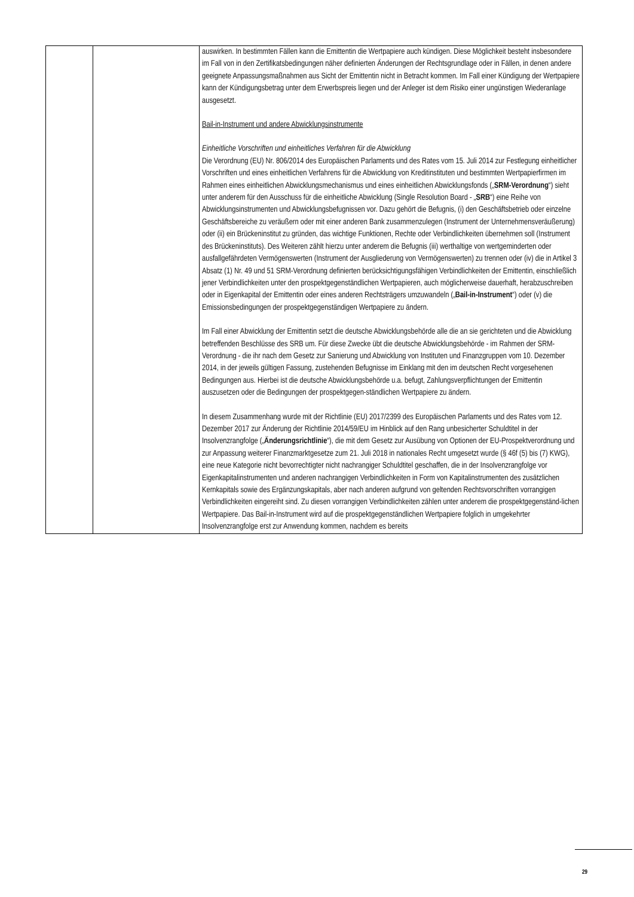| | | auswirken. In bestimmten Fällen kann die Emittentin die Wertpapiere auch kündigen. Diese Möglichkeit besteht insbesondere im Fall von in den Zertifikatsbedingungen näher definierten Änderungen der Rechtsgrundlage oder in Fällen, in denen andere geeignete Anpassungsmaßnahmen aus Sicht der Emittentin nicht in Betracht kommen. Im Fall einer Kündigung der Wertpapiere kann der Kündigungsbetrag unter dem Erwerbspreis liegen und der Anleger ist dem Risiko einer ungünstigen Wiederanlage ausgesetzt. Bail-in-Instrument und andere Abwicklungsinstrumente Einheitliche Vorschriften und einheitliches Verfahren für die Abwicklung Die Verordnung (EU) Nr. 806/2014 des Europäischen Parlaments und des Rates vom 15. Juli 2014 zur Festlegung einheitlicher Vorschriften und eines einheitlichen Verfahrens für die Abwicklung von Kreditinstituten und bestimmten Wertpapierfirmen im Rahmen eines einheitlichen Abwicklungsmechanismus und eines einheitlichen Abwicklungsfonds („ SRM-Verordnung “) sieht unter anderem für den Ausschuss für die einheitliche Abwicklung (Single Resolution Board - „ SRB “) eine Reihe von Abwicklungsinstrumenten und Abwicklungsbefugnissen vor. Dazu gehört die Befugnis, (i) den Geschäftsbetrieb oder einzelne Geschäftsbereiche zu veräußern oder mit einer anderen Bank zusammenzulegen (Instrument der Unternehmensveräußerung) oder (ii) ein Brückeninstitut zu gründen, das wichtige Funktionen, Rechte oder Verbindlichkeiten übernehmen soll (Instrument des Brückeninstituts). Des Weiteren zählt hierzu unter anderem die Befugnis (iii) werthaltige von wertgeminderten oder ausfallgefährdeten Vermögenswerten (Instrument der Ausgliederung von Vermögenswerten) zu trennen oder (iv) die in Artikel 3 Absatz (1) Nr. 49 und 51 SRM-Verordnung definierten berücksichtigungsfähigen Verbindlichkeiten der Emittentin, einschließlich jener Verbindlichkeiten unter den prospektgegenständlichen Wertpapieren, auch möglicherweise dauerhaft, herabzuschreiben oder in Eigenkapital der Emittentin oder eines anderen Rechtsträgers umzuwandeln („ Bail-in-Instrument “) oder (v) die Emissionsbedingungen der prospektgegenständigen Wertpapiere zu ändern. Im Fall einer Abwicklung der Emittentin setzt die deutsche Abwicklungsbehörde alle die an sie gerichteten und die Abwicklung betreffenden Beschlüsse des SRB um. Für diese Zwecke übt die deutsche Abwicklungsbehörde - im Rahmen der SRM-Verordnung - die ihr nach dem Gesetz zur Sanierung und Abwicklung von Instituten und Finanzgruppen vom 10. Dezember 2014, in der jeweils gültigen Fassung, zustehenden Befugnisse im Einklang mit den im deutschen Recht vorgesehenen Bedingungen aus. Hierbei ist die deutsche Abwicklungsbehörde u.a. befugt, Zahlungsverpflichtungen der Emittentin auszusetzen oder die Bedingungen der prospektgegen-ständlichen Wertpapiere zu ändern. In diesem Zusammenhang wurde mit der Richtlinie (EU) 2017/2399 des Europäischen Parlaments und des Rates vom 12. Dezember 2017 zur Änderung der Richtlinie 2014/59/EU im Hinblick auf den Rang unbesicherter Schuldtitel in der Insolvenzrangfolge („ Änderungsrichtlinie “), die mit dem Gesetz zur Ausübung von Optionen der EU-Prospektverordnung und zur Anpassung weiterer Finanzmarktgesetze zum 21. Juli 2018 in nationales Recht umgesetzt wurde (§ 46f (5) bis (7) KWG), eine neue Kategorie nicht bevorrechtigter nicht nachrangiger Schuldtitel geschaffen, die in der Insolvenzrangfolge vor Eigenkapitalinstrumenten und anderen nachrangigen Verbindlichkeiten in Form von Kapitalinstrumenten des zusätzlichen Kernkapitals sowie des Ergänzungskapitals, aber nach anderen aufgrund von geltenden Rechtsvorschriften vorrangigen Verbindlichkeiten eingereiht sind. Zu diesen vorrangigen Verbindlichkeiten zählen unter anderem die prospektgegenständ-lichen Wertpapiere. Das Bail-in-Instrument wird auf die prospektgegenständlichen Wertpapiere folglich in umgekehrter Insolvenzrangfolge erst zur Anwendung kommen, nachdem es bereits |
29